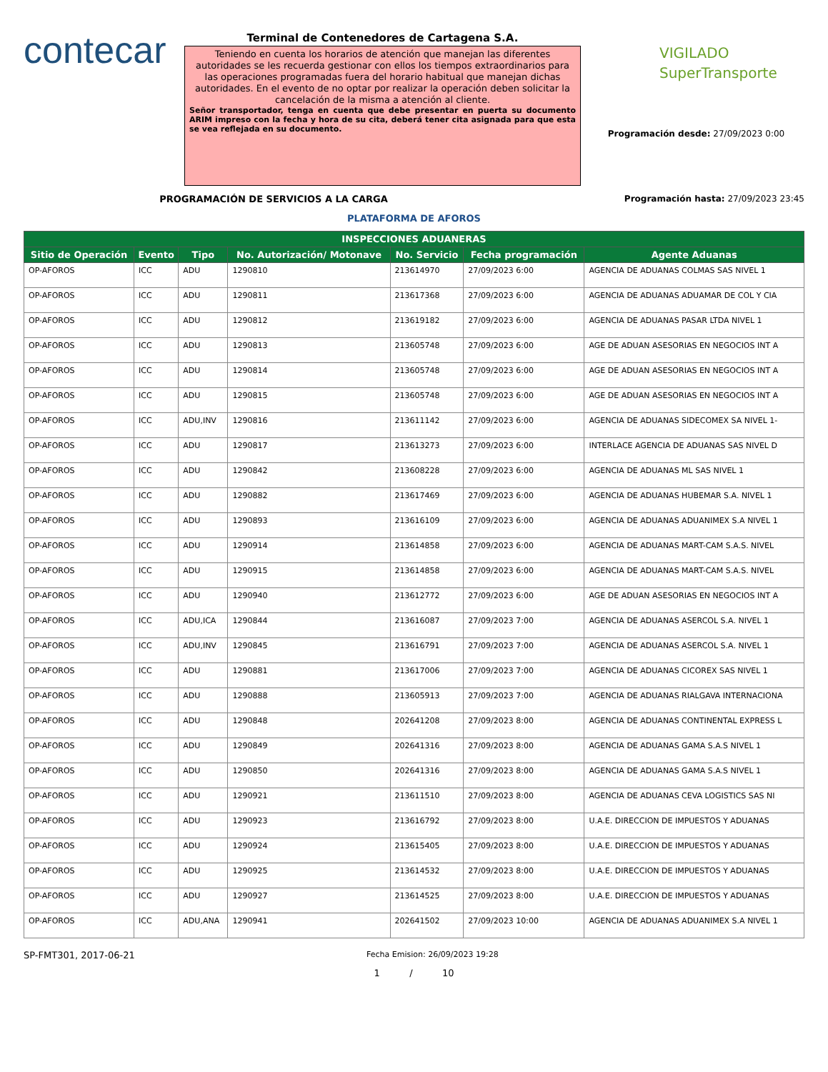contecar
Terminal de Contenedores de Cartagena S.A.
Teniendo en cuenta los horarios de atención que manejan las diferentes autoridades se les recuerda gestionar con ellos los tiempos extraordinarios para las operaciones programadas fuera del horario habitual que manejan dichas autoridades. En el evento de no optar por realizar la operación deben solicitar la cancelación de la misma a atención al cliente.
Señor transportador, tenga en cuenta que debe presentar en puerta su documento ARIM impreso con la fecha y hora de su cita, deberá tener cita asignada para que esta se vea reflejada en su documento.
VIGILADO
SuperTransporte
Programación desde: 27/09/2023 0:00
PROGRAMACIÓN DE SERVICIOS A LA CARGA Programación hasta: 27/09/2023 23:45
PLATAFORMA DE AFOROS
| INSPECCIONES ADUANERAS | | | | | | |
| --- | --- | --- | --- | --- | --- | --- |
| Sitio de Operación | Evento | Tipo | No. Autorización/ Motonave | No. Servicio | Fecha programación | Agente Aduanas |
| OP-AFOROS | ICC | ADU | 1290810 | 213614970 | 27/09/2023 6:00 | AGENCIA DE ADUANAS COLMAS SAS NIVEL 1 |
| OP-AFOROS | ICC | ADU | 1290811 | 213617368 | 27/09/2023 6:00 | AGENCIA DE ADUANAS ADUAMAR DE COL Y CIA |
| OP-AFOROS | ICC | ADU | 1290812 | 213619182 | 27/09/2023 6:00 | AGENCIA DE ADUANAS PASAR LTDA NIVEL 1 |
| OP-AFOROS | ICC | ADU | 1290813 | 213605748 | 27/09/2023 6:00 | AGE DE ADUAN ASESORIAS EN NEGOCIOS INT A |
| OP-AFOROS | ICC | ADU | 1290814 | 213605748 | 27/09/2023 6:00 | AGE DE ADUAN ASESORIAS EN NEGOCIOS INT A |
| OP-AFOROS | ICC | ADU | 1290815 | 213605748 | 27/09/2023 6:00 | AGE DE ADUAN ASESORIAS EN NEGOCIOS INT A |
| OP-AFOROS | ICC | ADU,INV | 1290816 | 213611142 | 27/09/2023 6:00 | AGENCIA DE ADUANAS SIDECOMEX SA NIVEL 1- |
| OP-AFOROS | ICC | ADU | 1290817 | 213613273 | 27/09/2023 6:00 | INTERLACE AGENCIA DE ADUANAS SAS NIVEL D |
| OP-AFOROS | ICC | ADU | 1290842 | 213608228 | 27/09/2023 6:00 | AGENCIA DE ADUANAS ML SAS NIVEL 1 |
| OP-AFOROS | ICC | ADU | 1290882 | 213617469 | 27/09/2023 6:00 | AGENCIA DE ADUANAS HUBEMAR S.A. NIVEL 1 |
| OP-AFOROS | ICC | ADU | 1290893 | 213616109 | 27/09/2023 6:00 | AGENCIA DE ADUANAS ADUANIMEX S.A NIVEL 1 |
| OP-AFOROS | ICC | ADU | 1290914 | 213614858 | 27/09/2023 6:00 | AGENCIA DE ADUANAS MART-CAM S.A.S. NIVEL |
| OP-AFOROS | ICC | ADU | 1290915 | 213614858 | 27/09/2023 6:00 | AGENCIA DE ADUANAS MART-CAM S.A.S. NIVEL |
| OP-AFOROS | ICC | ADU | 1290940 | 213612772 | 27/09/2023 6:00 | AGE DE ADUAN ASESORIAS EN NEGOCIOS INT A |
| OP-AFOROS | ICC | ADU,ICA | 1290844 | 213616087 | 27/09/2023 7:00 | AGENCIA DE ADUANAS ASERCOL S.A. NIVEL 1 |
| OP-AFOROS | ICC | ADU,INV | 1290845 | 213616791 | 27/09/2023 7:00 | AGENCIA DE ADUANAS ASERCOL S.A. NIVEL 1 |
| OP-AFOROS | ICC | ADU | 1290881 | 213617006 | 27/09/2023 7:00 | AGENCIA DE ADUANAS CICOREX SAS NIVEL 1 |
| OP-AFOROS | ICC | ADU | 1290888 | 213605913 | 27/09/2023 7:00 | AGENCIA DE ADUANAS RIALGAVA INTERNACIONA |
| OP-AFOROS | ICC | ADU | 1290848 | 202641208 | 27/09/2023 8:00 | AGENCIA DE ADUANAS CONTINENTAL EXPRESS L |
| OP-AFOROS | ICC | ADU | 1290849 | 202641316 | 27/09/2023 8:00 | AGENCIA DE ADUANAS GAMA S.A.S NIVEL 1 |
| OP-AFOROS | ICC | ADU | 1290850 | 202641316 | 27/09/2023 8:00 | AGENCIA DE ADUANAS GAMA S.A.S NIVEL 1 |
| OP-AFOROS | ICC | ADU | 1290921 | 213611510 | 27/09/2023 8:00 | AGENCIA DE ADUANAS CEVA LOGISTICS SAS NI |
| OP-AFOROS | ICC | ADU | 1290923 | 213616792 | 27/09/2023 8:00 | U.A.E. DIRECCION DE IMPUESTOS Y ADUANAS |
| OP-AFOROS | ICC | ADU | 1290924 | 213615405 | 27/09/2023 8:00 | U.A.E. DIRECCION DE IMPUESTOS Y ADUANAS |
| OP-AFOROS | ICC | ADU | 1290925 | 213614532 | 27/09/2023 8:00 | U.A.E. DIRECCION DE IMPUESTOS Y ADUANAS |
| OP-AFOROS | ICC | ADU | 1290927 | 213614525 | 27/09/2023 8:00 | U.A.E. DIRECCION DE IMPUESTOS Y ADUANAS |
| OP-AFOROS | ICC | ADU,ANA | 1290941 | 202641502 | 27/09/2023 10:00 | AGENCIA DE ADUANAS ADUANIMEX S.A NIVEL 1 |
SP-FMT301, 2017-06-21
Fecha Emision: 26/09/2023 19:28
1 / 10